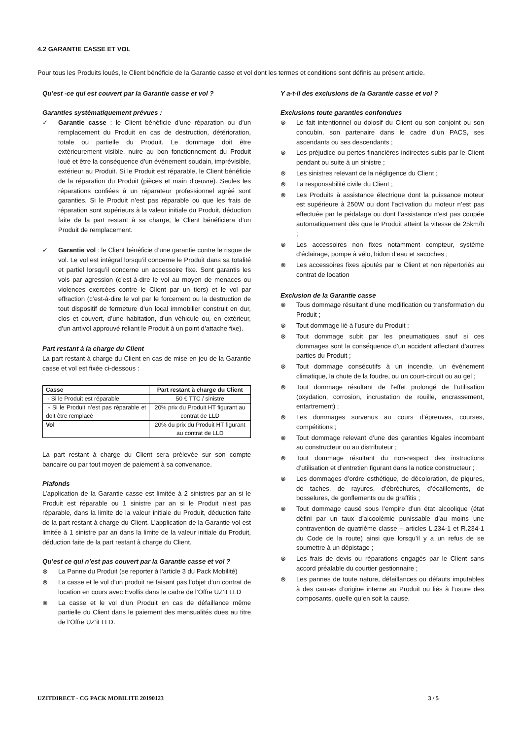4.2 GARANTIE CASSE ET VOL
Pour tous les Produits loués, le Client bénéficie de la Garantie casse et vol dont les termes et conditions sont définis au présent article.
Qu’est -ce qui est couvert par la Garantie casse et vol ?
Garanties systématiquement prévues :
✓ Garantie casse : le Client bénéficie d’une réparation ou d’un remplacement du Produit en cas de destruction, détérioration, totale ou partielle du Produit. Le dommage doit être extérieurement visible, nuire au bon fonctionnement du Produit loué et être la conséquence d’un événement soudain, imprévisible, extérieur au Produit. Si le Produit est réparable, le Client bénéficie de la réparation du Produit (pièces et main d’œuvre). Seules les réparations confiées à un réparateur professionnel agréé sont garanties. Si le Produit n’est pas réparable ou que les frais de réparation sont supérieurs à la valeur initiale du Produit, déduction faite de la part restant à sa charge, le Client bénéficiera d’un Produit de remplacement.
✓ Garantie vol : le Client bénéficie d’une garantie contre le risque de vol. Le vol est intégral lorsqu’il concerne le Produit dans sa totalité et partiel lorsqu’il concerne un accessoire fixe. Sont garantis les vols par agression (c’est-à-dire le vol au moyen de menaces ou violences exercées contre le Client par un tiers) et le vol par effraction (c’est-à-dire le vol par le forcement ou la destruction de tout dispositif de fermeture d’un local immobilier construit en dur, clos et couvert, d’une habitation, d’un véhicule ou, en extérieur, d’un antivol approuvé reliant le Produit à un point d’attache fixe).
Part restant à la charge du Client
La part restant à charge du Client en cas de mise en jeu de la Garantie casse et vol est fixée ci-dessous :
| Casse | Part restant à charge du Client |
| --- | --- |
| - Si le Produit est réparable | 50 € TTC / sinistre |
| - Si le Produit n’est pas réparable et doit être remplacé | 20% prix du Produit HT figurant au contrat de LLD |
| Vol | 20% du prix du Produit HT figurant au contrat de LLD |
La part restant à charge du Client sera prélevée sur son compte bancaire ou par tout moyen de paiement à sa convenance.
Plafonds
L’application de la Garantie casse est limitée à 2 sinistres par an si le Produit est réparable ou 1 sinistre par an si le Produit n’est pas réparable, dans la limite de la valeur initiale du Produit, déduction faite de la part restant à charge du Client. L’application de la Garantie vol est limitée à 1 sinistre par an dans la limite de la valeur initiale du Produit, déduction faite de la part restant à charge du Client.
Qu’est ce qui n’est pas couvert par la Garantie casse et vol ?
⊗ La Panne du Produit (se reporter à l’article 3 du Pack Mobilité)
⊗ La casse et le vol d’un produit ne faisant pas l’objet d’un contrat de location en cours avec Evollis dans le cadre de l’Offre UZ’it LLD
⊗ La casse et le vol d’un Produit en cas de défaillance même partielle du Client dans le paiement des mensualités dues au titre de l’Offre UZ’it LLD.
Y a-t-il des exclusions de la Garantie casse et vol ?
Exclusions toute garanties confondues
⊗ Le fait intentionnel ou dolosif du Client ou son conjoint ou son concubin, son partenaire dans le cadre d’un PACS, ses ascendants ou ses descendants ;
⊗ Les préjudice ou pertes financières indirectes subis par le Client pendant ou suite à un sinistre ;
⊗ Les sinistres relevant de la négligence du Client ;
⊗ La responsabilité civile du Client ;
⊗ Les Produits à assistance électrique dont la puissance moteur est supérieure à 250W ou dont l’activation du moteur n’est pas effectuée par le pédalage ou dont l’assistance n’est pas coupée automatiquement dès que le Produit atteint la vitesse de 25km/h ;
⊗ Les accessoires non fixes notamment compteur, système d’éclairage, pompe à vélo, bidon d’eau et sacoches ;
⊗ Les accessoires fixes ajoutés par le Client et non répertoriés au contrat de location
Exclusion de la Garantie casse
⊗ Tous dommage résultant d’une modification ou transformation du Produit ;
⊗ Tout dommage lié à l’usure du Produit ;
⊗ Tout dommage subit par les pneumatiques sauf si ces dommages sont la conséquence d’un accident affectant d’autres parties du Produit ;
⊗ Tout dommage consécutifs à un incendie, un événement climatique, la chute de la foudre, ou un court-circuit ou au gel ;
⊗ Tout dommage résultant de l’effet prolongé de l’utilisation (oxydation, corrosion, incrustation de rouille, encrassement, entartrement) ;
⊗ Les dommages survenus au cours d’épreuves, courses, compétitions ;
⊗ Tout dommage relevant d’une des garanties légales incombant au constructeur ou au distributeur ;
⊗ Tout dommage résultant du non-respect des instructions d’utilisation et d’entretien figurant dans la notice constructeur ;
⊗ Les dommages d’ordre esthétique, de décoloration, de piqures, de taches, de rayures, d’ébréchures, d’écaillements, de bosselures, de gonflements ou de graffitis ;
⊗ Tout dommage causé sous l’empire d’un état alcoolique (état défini par un taux d’alcoolémie punissable d’au moins une contravention de quatrième classe – articles L.234-1 et R.234-1 du Code de la route) ainsi que lorsqu’il y a un refus de se soumettre à un dépistage ;
⊗ Les frais de devis ou réparations engagés par le Client sans accord préalable du courtier gestionnaire ;
⊗ Les pannes de toute nature, défaillances ou défauts imputables à des causes d’origine interne au Produit ou liés à l’usure des composants, quelle qu’en soit la cause.
UZITDIRECT - CG PACK MOBILITE 20190123 3 / 5